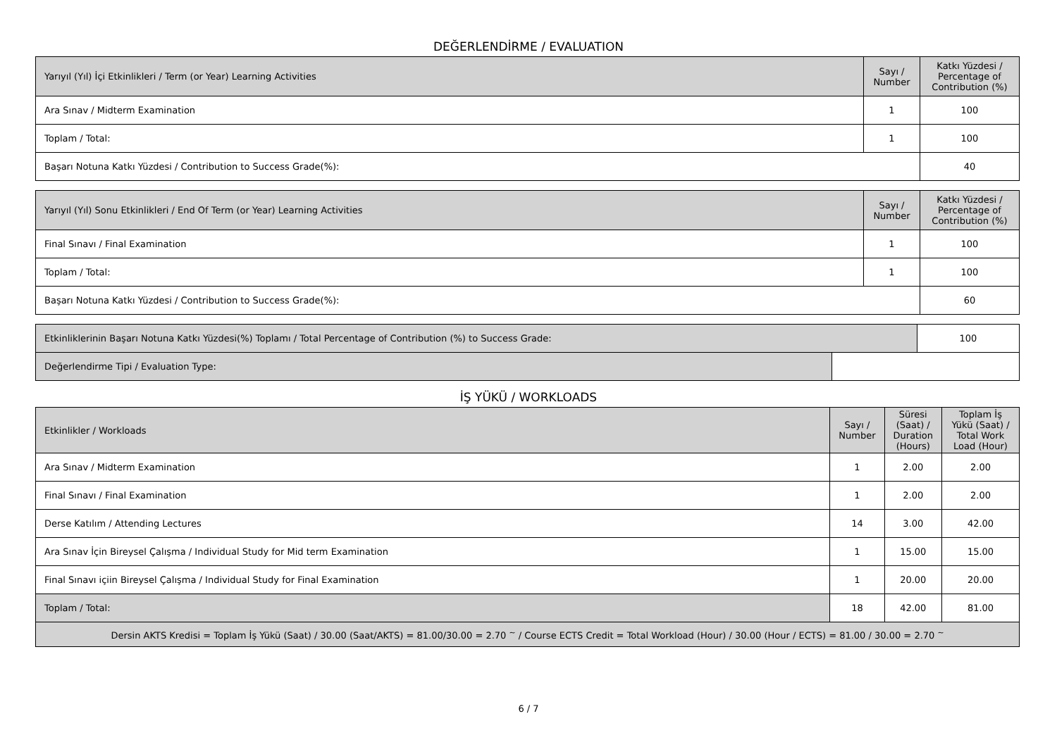DEĞERLENDİRME / EVALUATION
| Yarıyıl (Yıl) İçi Etkinlikleri / Term (or Year) Learning Activities | Sayı / Number | Katkı Yüzdesi / Percentage of Contribution (%) |
| --- | --- | --- |
| Ara Sınav / Midterm Examination | 1 | 100 |
| Toplam / Total: | 1 | 100 |
| Başarı Notuna Katkı Yüzdesi / Contribution to Success Grade(%): | | 40 |
| Yarıyıl (Yıl) Sonu Etkinlikleri / End Of Term (or Year) Learning Activities | Sayı / Number | Katkı Yüzdesi / Percentage of Contribution (%) |
| --- | --- | --- |
| Final Sınavı / Final Examination | 1 | 100 |
| Toplam / Total: | 1 | 100 |
| Başarı Notuna Katkı Yüzdesi / Contribution to Success Grade(%): | | 60 |
| Etkinliklerinin Başarı Notuna Katkı Yüzdesi(%) Toplamı / Total Percentage of Contribution (%) to Success Grade: | | 100 |
| Değerlendirme Tipi / Evaluation Type: | | |
İŞ YÜKÜ / WORKLOADS
| Etkinlikler / Workloads | Sayı / Number | Süresi (Saat) / Duration (Hours) | Toplam İş Yükü (Saat) / Total Work Load (Hour) |
| --- | --- | --- | --- |
| Ara Sınav / Midterm Examination | 1 | 2.00 | 2.00 |
| Final Sınavı / Final Examination | 1 | 2.00 | 2.00 |
| Derse Katılım / Attending Lectures | 14 | 3.00 | 42.00 |
| Ara Sınav İçin Bireysel Çalışma / Individual Study for Mid term Examination | 1 | 15.00 | 15.00 |
| Final Sınavı içiin Bireysel Çalışma / Individual Study for Final Examination | 1 | 20.00 | 20.00 |
| Toplam / Total: | 18 | 42.00 | 81.00 |
| Dersin AKTS Kredisi = Toplam İş Yükü (Saat) / 30.00 (Saat/AKTS) = 81.00/30.00 = 2.70 <sup>~</sup> / Course ECTS Credit = Total Workload (Hour) / 30.00 (Hour / ECTS) = 81.00 / 30.00 = 2.70 <sup>~</sup> | | | |
6 / 7